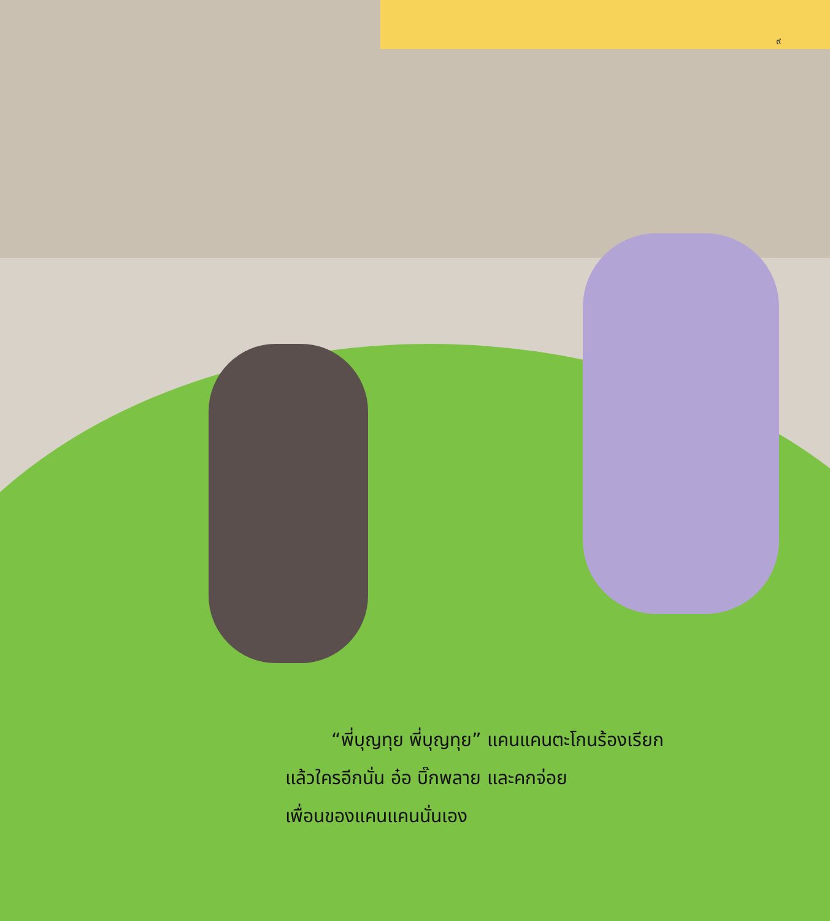๙
“พี่บุญทุย พี่บุญทุย” แคนแคนตะโกนร้องเรียก
แล้วใครอีกนั่น อ๋อ บิ๊กพลาย และคกจ่อย
เพื่อนของแคนแคนนั่นเอง